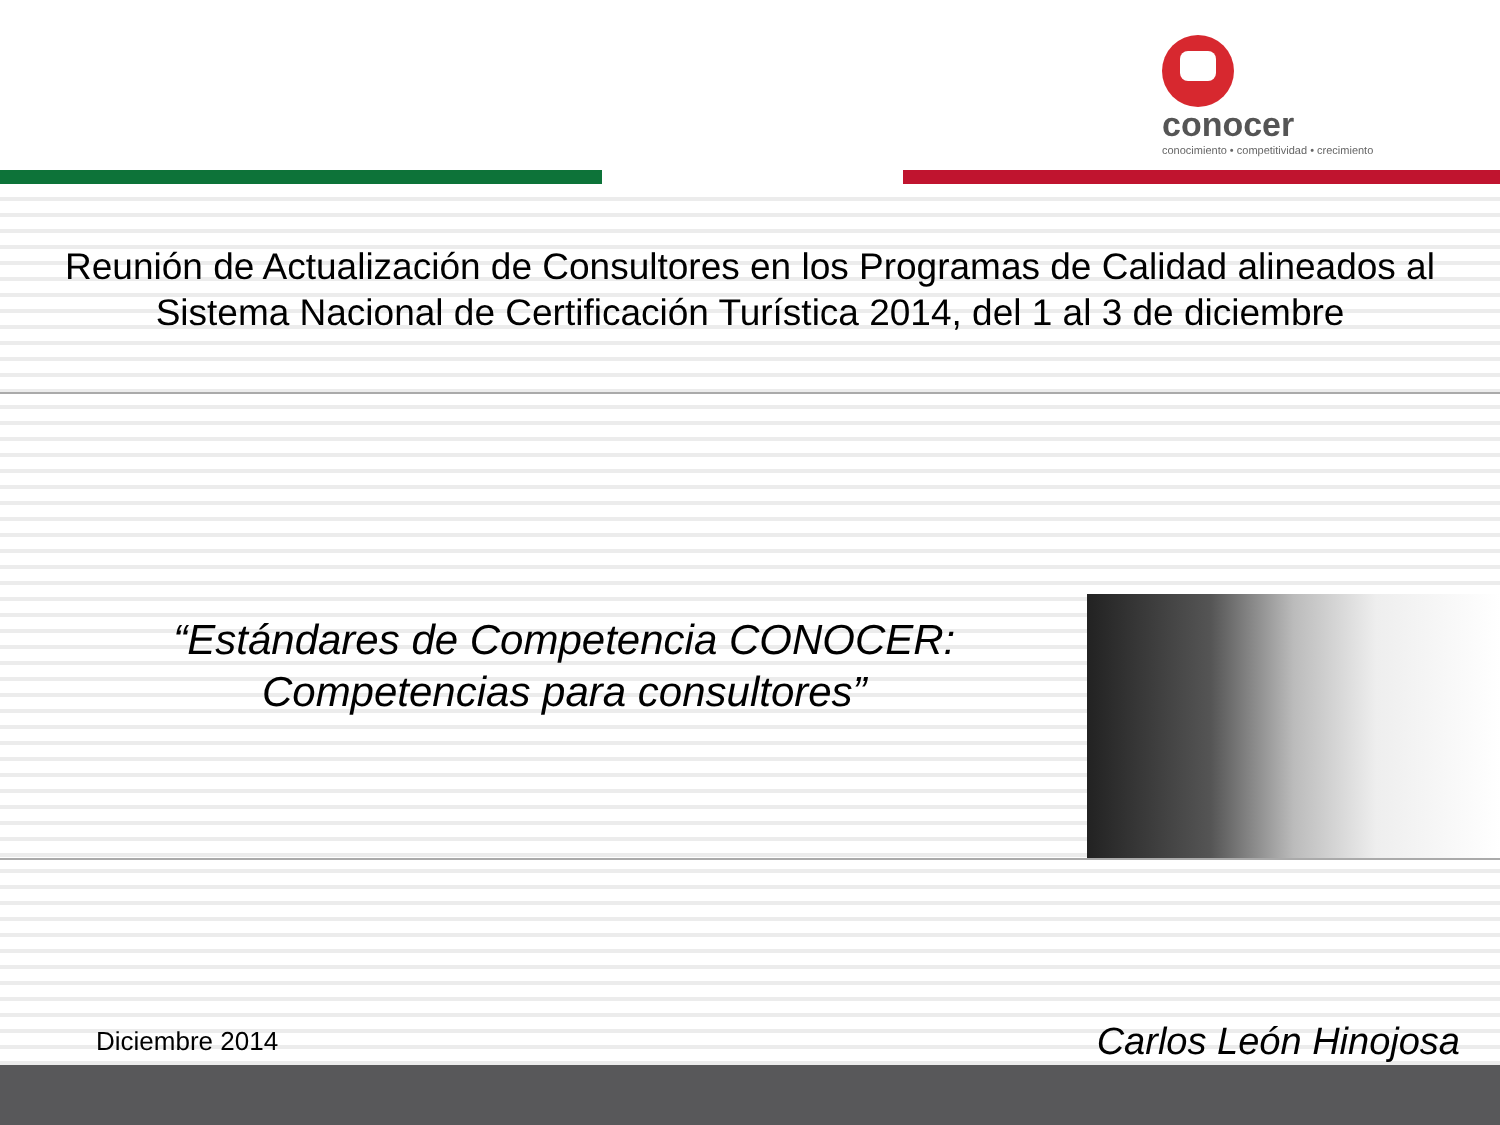conocer
conocimiento • competitividad • crecimiento
Reunión de Actualización de Consultores en los Programas de Calidad alineados al Sistema Nacional de Certificación Turística 2014, del 1 al 3 de diciembre
“Estándares de Competencia CONOCER:
Competencias para consultores”
Diciembre 2014 Carlos León Hinojosa